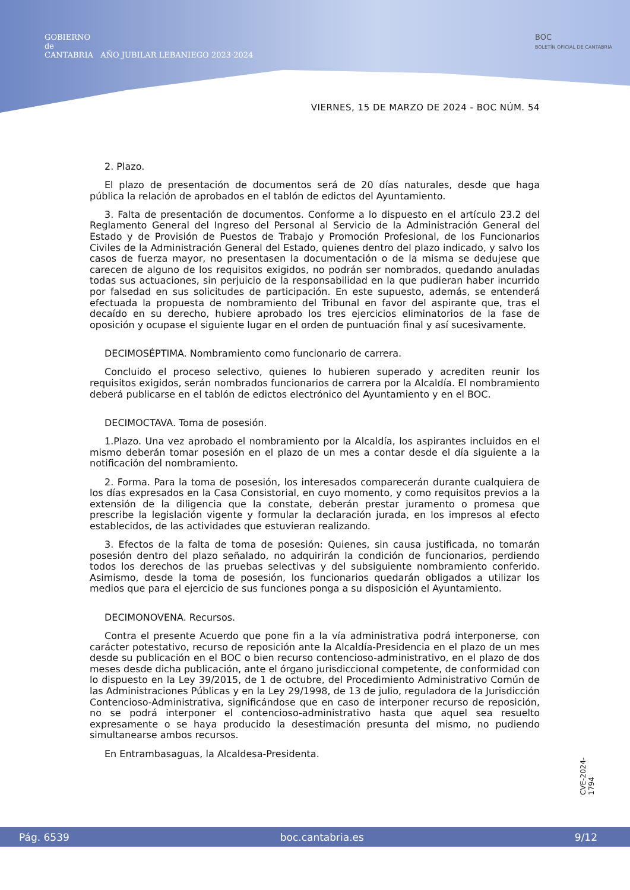GOBIERNO
de
CANTABRIA AÑO JUBILAR LEBANIEGO 2023·2024
BOC
BOLETÍN OFICIAL DE CANTABRIA
VIERNES, 15 DE MARZO DE 2024 - BOC NÚM. 54
2. Plazo.
El plazo de presentación de documentos será de 20 días naturales, desde que haga pública la relación de aprobados en el tablón de edictos del Ayuntamiento.
3. Falta de presentación de documentos. Conforme a lo dispuesto en el artículo 23.2 del Reglamento General del Ingreso del Personal al Servicio de la Administración General del Estado y de Provisión de Puestos de Trabajo y Promoción Profesional, de los Funcionarios Civiles de la Administración General del Estado, quienes dentro del plazo indicado, y salvo los casos de fuerza mayor, no presentasen la documentación o de la misma se dedujese que carecen de alguno de los requisitos exigidos, no podrán ser nombrados, quedando anuladas todas sus actuaciones, sin perjuicio de la responsabilidad en la que pudieran haber incurrido por falsedad en sus solicitudes de participación. En este supuesto, además, se entenderá efectuada la propuesta de nombramiento del Tribunal en favor del aspirante que, tras el decaído en su derecho, hubiere aprobado los tres ejercicios eliminatorios de la fase de oposición y ocupase el siguiente lugar en el orden de puntuación final y así sucesivamente.
DECIMOSÉPTIMA. Nombramiento como funcionario de carrera.
Concluido el proceso selectivo, quienes lo hubieren superado y acrediten reunir los requisitos exigidos, serán nombrados funcionarios de carrera por la Alcaldía. El nombramiento deberá publicarse en el tablón de edictos electrónico del Ayuntamiento y en el BOC.
DECIMOCTAVA. Toma de posesión.
1.Plazo. Una vez aprobado el nombramiento por la Alcaldía, los aspirantes incluidos en el mismo deberán tomar posesión en el plazo de un mes a contar desde el día siguiente a la notificación del nombramiento.
2. Forma. Para la toma de posesión, los interesados comparecerán durante cualquiera de los días expresados en la Casa Consistorial, en cuyo momento, y como requisitos previos a la extensión de la diligencia que la constate, deberán prestar juramento o promesa que prescribe la legislación vigente y formular la declaración jurada, en los impresos al efecto establecidos, de las actividades que estuvieran realizando.
3. Efectos de la falta de toma de posesión: Quienes, sin causa justificada, no tomarán posesión dentro del plazo señalado, no adquirirán la condición de funcionarios, perdiendo todos los derechos de las pruebas selectivas y del subsiguiente nombramiento conferido. Asimismo, desde la toma de posesión, los funcionarios quedarán obligados a utilizar los medios que para el ejercicio de sus funciones ponga a su disposición el Ayuntamiento.
DECIMONOVENA. Recursos.
Contra el presente Acuerdo que pone fin a la vía administrativa podrá interponerse, con carácter potestativo, recurso de reposición ante la Alcaldía-Presidencia en el plazo de un mes desde su publicación en el BOC o bien recurso contencioso-administrativo, en el plazo de dos meses desde dicha publicación, ante el órgano jurisdiccional competente, de conformidad con lo dispuesto en la Ley 39/2015, de 1 de octubre, del Procedimiento Administrativo Común de las Administraciones Públicas y en la Ley 29/1998, de 13 de julio, reguladora de la Jurisdicción Contencioso-Administrativa, significándose que en caso de interponer recurso de reposición, no se podrá interponer el contencioso-administrativo hasta que aquel sea resuelto expresamente o se haya producido la desestimación presunta del mismo, no pudiendo simultanearse ambos recursos.
En Entrambasaguas, la Alcaldesa-Presidenta.
CVE-2024-1794
Pág. 6539 boc.cantabria.es 9/12